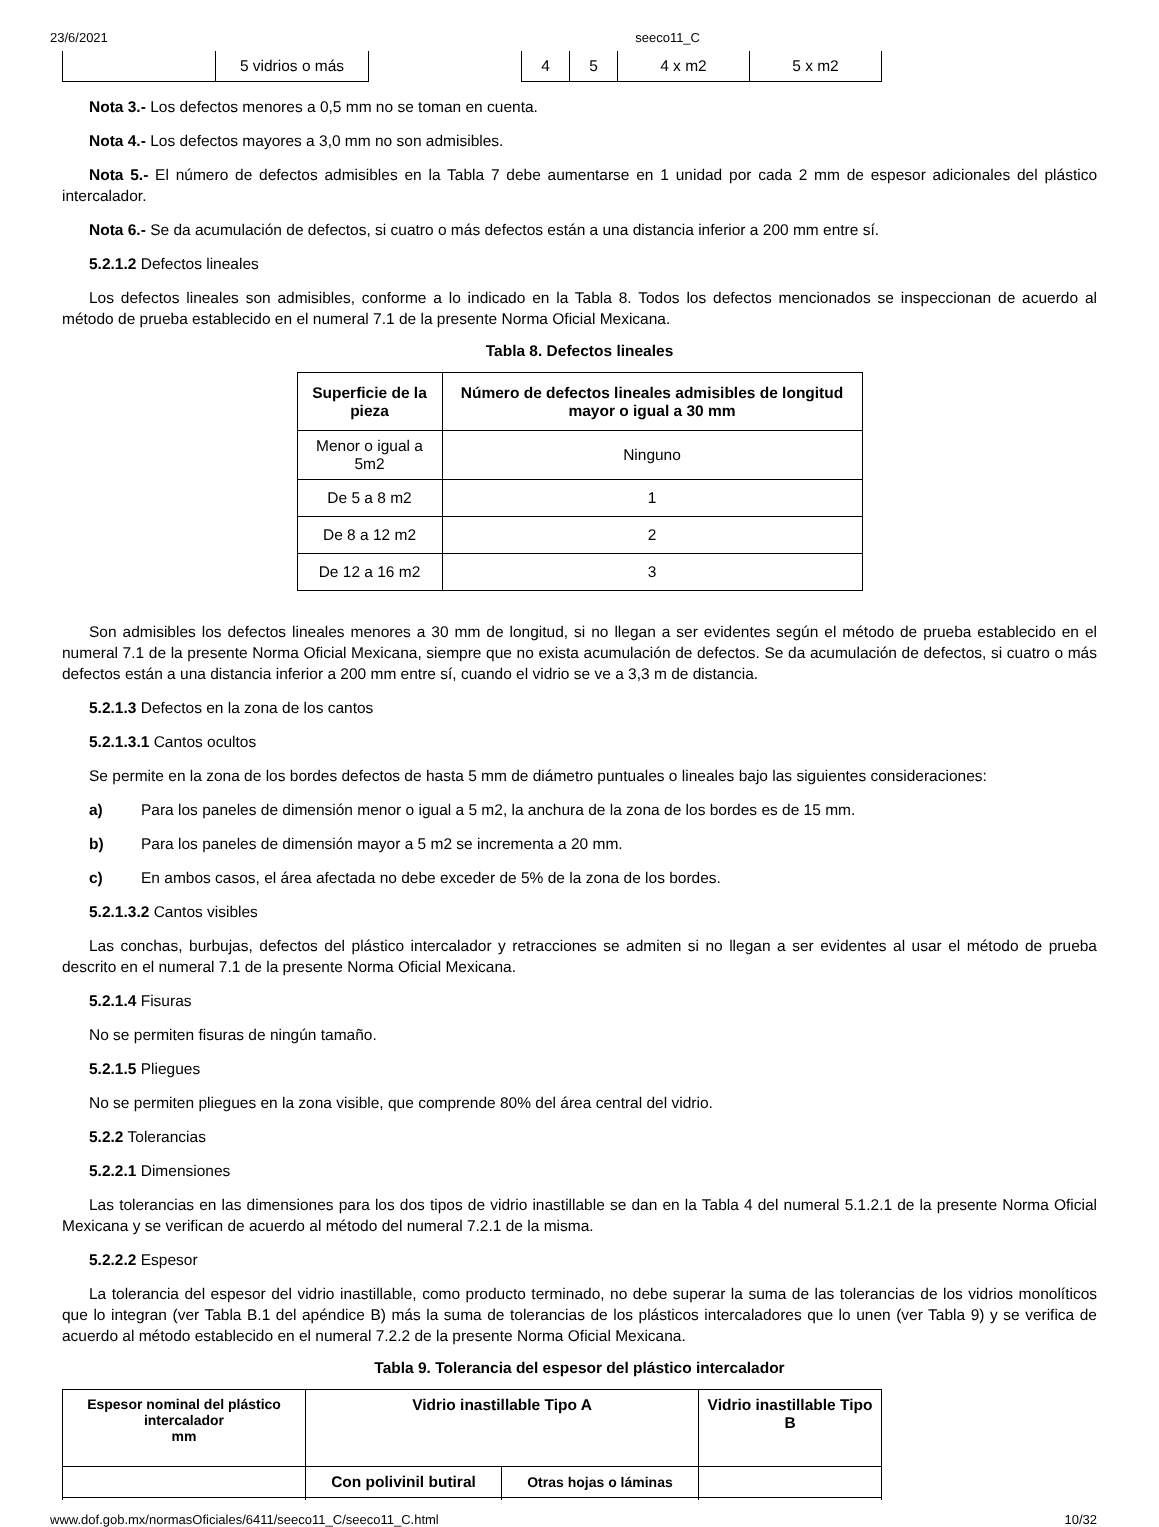23/6/2021 seeco11_C
| | 5 vidrios o más | | 4 | 5 | 4 x m2 | 5 x m2 |
Nota 3.- Los defectos menores a 0,5 mm no se toman en cuenta.
Nota 4.- Los defectos mayores a 3,0 mm no son admisibles.
Nota 5.- El número de defectos admisibles en la Tabla 7 debe aumentarse en 1 unidad por cada 2 mm de espesor adicionales del plástico intercalador.
Nota 6.- Se da acumulación de defectos, si cuatro o más defectos están a una distancia inferior a 200 mm entre sí.
5.2.1.2 Defectos lineales
Los defectos lineales son admisibles, conforme a lo indicado en la Tabla 8. Todos los defectos mencionados se inspeccionan de acuerdo al método de prueba establecido en el numeral 7.1 de la presente Norma Oficial Mexicana.
Tabla 8. Defectos lineales
| Superficie de la pieza | Número de defectos lineales admisibles de longitud mayor o igual a 30 mm |
| --- | --- |
| Menor o igual a 5m2 | Ninguno |
| De 5 a 8 m2 | 1 |
| De 8 a 12 m2 | 2 |
| De 12 a 16 m2 | 3 |
Son admisibles los defectos lineales menores a 30 mm de longitud, si no llegan a ser evidentes según el método de prueba establecido en el numeral 7.1 de la presente Norma Oficial Mexicana, siempre que no exista acumulación de defectos. Se da acumulación de defectos, si cuatro o más defectos están a una distancia inferior a 200 mm entre sí, cuando el vidrio se ve a 3,3 m de distancia.
5.2.1.3 Defectos en la zona de los cantos
5.2.1.3.1 Cantos ocultos
Se permite en la zona de los bordes defectos de hasta 5 mm de diámetro puntuales o lineales bajo las siguientes consideraciones:
a) Para los paneles de dimensión menor o igual a 5 m2, la anchura de la zona de los bordes es de 15 mm.
b) Para los paneles de dimensión mayor a 5 m2 se incrementa a 20 mm.
c) En ambos casos, el área afectada no debe exceder de 5% de la zona de los bordes.
5.2.1.3.2 Cantos visibles
Las conchas, burbujas, defectos del plástico intercalador y retracciones se admiten si no llegan a ser evidentes al usar el método de prueba descrito en el numeral 7.1 de la presente Norma Oficial Mexicana.
5.2.1.4 Fisuras
No se permiten fisuras de ningún tamaño.
5.2.1.5 Pliegues
No se permiten pliegues en la zona visible, que comprende 80% del área central del vidrio.
5.2.2 Tolerancias
5.2.2.1 Dimensiones
Las tolerancias en las dimensiones para los dos tipos de vidrio inastillable se dan en la Tabla 4 del numeral 5.1.2.1 de la presente Norma Oficial Mexicana y se verifican de acuerdo al método del numeral 7.2.1 de la misma.
5.2.2.2 Espesor
La tolerancia del espesor del vidrio inastillable, como producto terminado, no debe superar la suma de las tolerancias de los vidrios monolíticos que lo integran (ver Tabla B.1 del apéndice B) más la suma de tolerancias de los plásticos intercaladores que lo unen (ver Tabla 9) y se verifica de acuerdo al método establecido en el numeral 7.2.2 de la presente Norma Oficial Mexicana.
Tabla 9. Tolerancia del espesor del plástico intercalador
| Espesor nominal del plástico intercalador mm | Vidrio inastillable Tipo A | | Vidrio inastillable Tipo B |
| --- | --- | --- | --- |
| | Con polivinil butiral | Otras hojas o láminas | |
www.dof.gob.mx/normasOficiales/6411/seeco11_C/seeco11_C.html 10/32